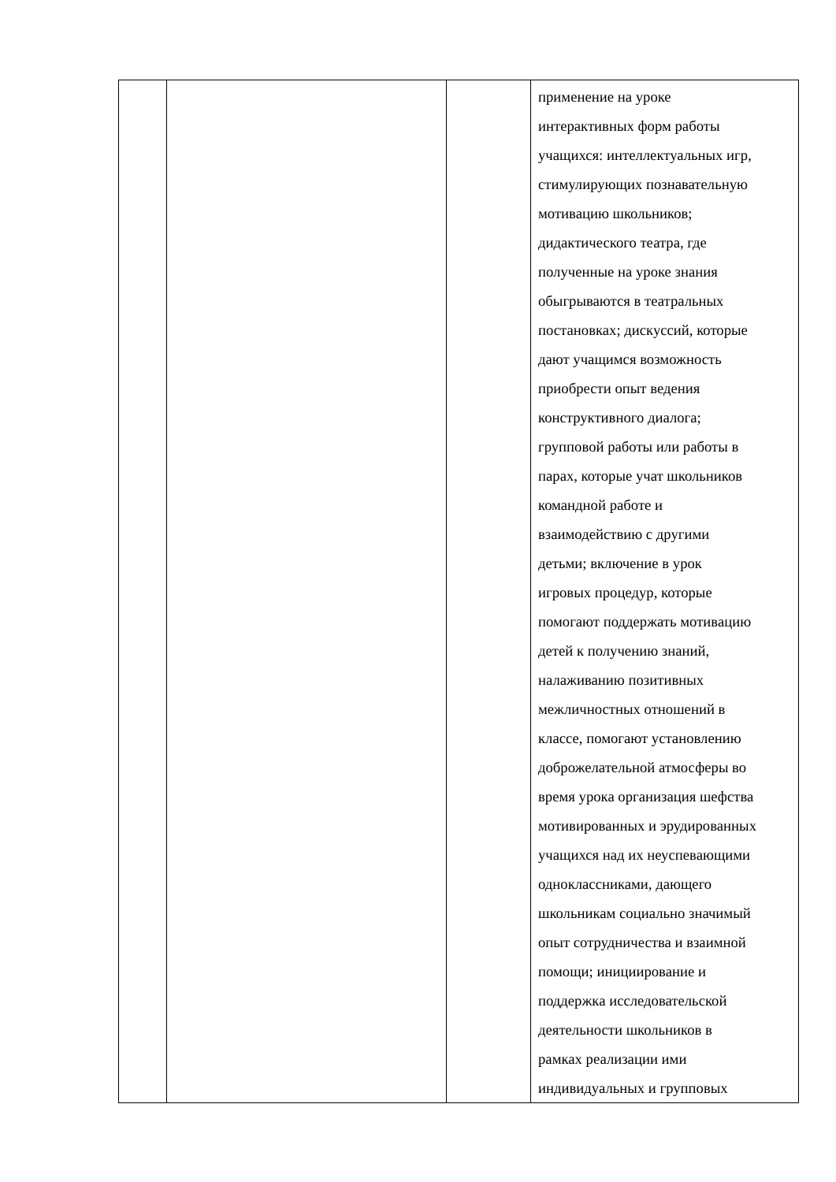| | | | применение на уроке интерактивных форм работы учащихся: интеллектуальных игр, стимулирующих познавательную мотивацию школьников; дидактического театра, где полученные на уроке знания обыгрываются в театральных постановках; дискуссий, которые дают учащимся возможность приобрести опыт ведения конструктивного диалога; групповой работы или работы в парах, которые учат школьников командной работе и взаимодействию с другими детьми; включение в урок игровых процедур, которые помогают поддержать мотивацию детей к получению знаний, налаживанию позитивных межличностных отношений в классе, помогают установлению доброжелательной атмосферы во время урока организация шефства мотивированных и эрудированных учащихся над их неуспевающими одноклассниками, дающего школьникам социально значимый опыт сотрудничества и взаимной помощи; инициирование и поддержка исследовательской деятельности школьников в рамках реализации ими индивидуальных и групповых |